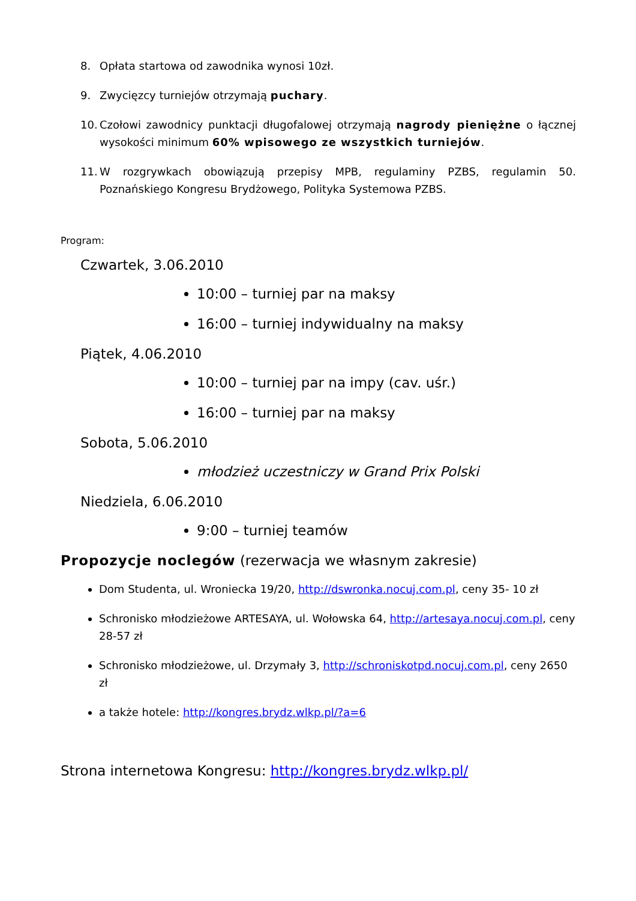8. Opłata startowa od zawodnika wynosi 10zł.
9. Zwycięzcy turniejów otrzymają puchary.
10. Czołowi zawodnicy punktacji długofalowej otrzymają nagrody pieniężne o łącznej wysokości minimum 60% wpisowego ze wszystkich turniejów.
11. W rozgrywkach obowiązują przepisy MPB, regulaminy PZBS, regulamin 50. Poznańskiego Kongresu Brydżowego, Polityka Systemowa PZBS.
Program:
Czwartek, 3.06.2010
10:00 – turniej par na maksy
16:00 – turniej indywidualny na maksy
Piątek, 4.06.2010
10:00 – turniej par na impy (cav. uśr.)
16:00 – turniej par na maksy
Sobota, 5.06.2010
młodzież uczestniczy w Grand Prix Polski
Niedziela, 6.06.2010
9:00 – turniej teamów
Propozycje noclegów (rezerwacja we własnym zakresie)
Dom Studenta, ul. Wroniecka 19/20, http://dswronka.nocuj.com.pl, ceny 35- 10 zł
Schronisko młodzieżowe ARTESAYA, ul. Wołowska 64, http://artesaya.nocuj.com.pl, ceny 28-57 zł
Schronisko młodzieżowe, ul. Drzymały 3, http://schroniskotpd.nocuj.com.pl, ceny 2650 zł
a także hotele: http://kongres.brydz.wlkp.pl/?a=6
Strona internetowa Kongresu: http://kongres.brydz.wlkp.pl/